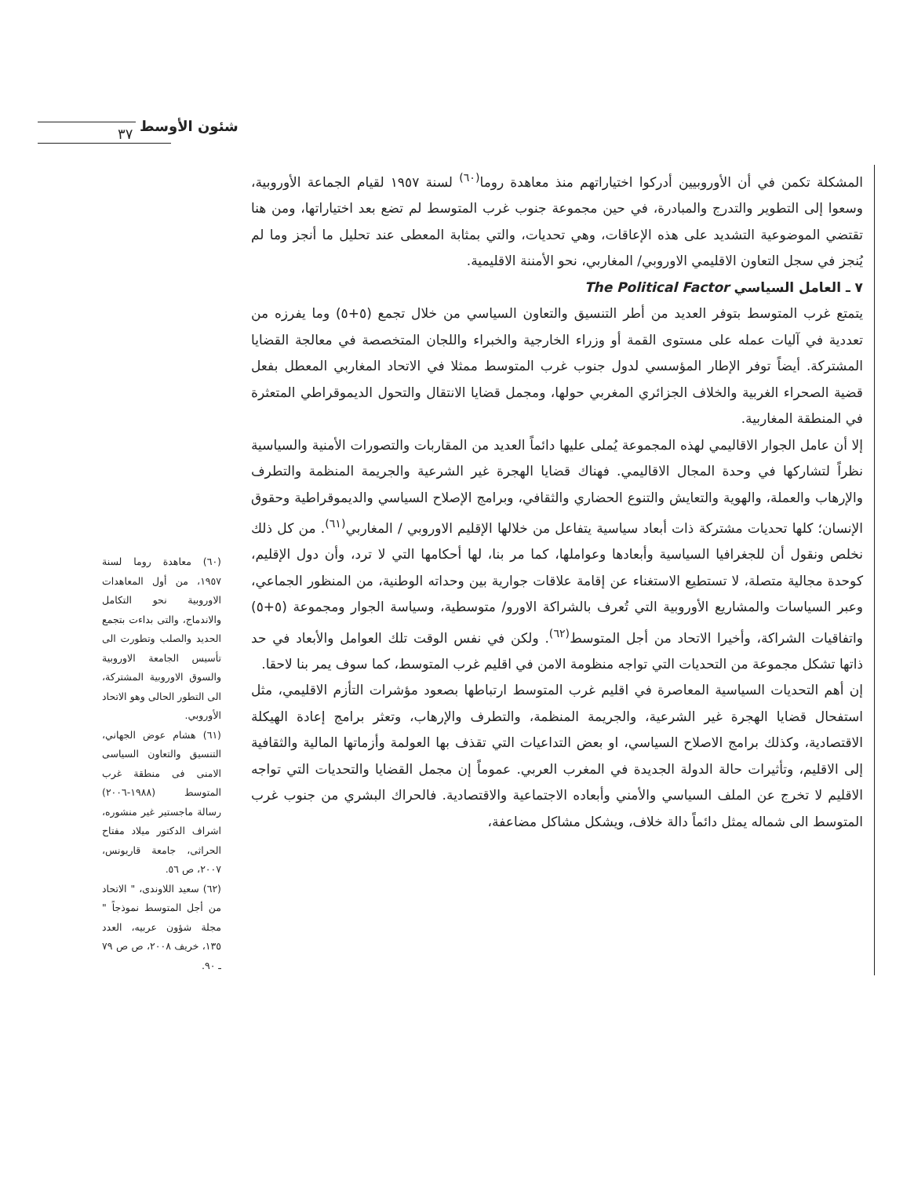٣٧ شئون الأوسط
المشكلة تكمن في أن الأوروبيين أدركوا اختياراتهم منذ معاهدة روما<sup>(٦٠)</sup> لسنة ١٩٥٧ لقيام الجماعة الأوروبية، وسعوا إلى التطوير والتدرج والمبادرة، في حين مجموعة جنوب غرب المتوسط لم تضع بعد اختياراتها، ومن هنا تقتضي الموضوعية التشديد على هذه الإعاقات، وهي تحديات، والتي بمثابة المعطى عند تحليل ما أنجز وما لم يُنجز في سجل التعاون الاقليمي الاوروبي/ المغاربي، نحو الأمننة الاقليمية.
٧ ـ العامل السياسي The Political Factor
يتمتع غرب المتوسط بتوفر العديد من أطر التنسيق والتعاون السياسي من خلال تجمع (٥+٥) وما يفرزه من تعددية في آليات عمله على مستوى القمة أو وزراء الخارجية والخبراء واللجان المتخصصة في معالجة القضايا المشتركة. أيضاً توفر الإطار المؤسسي لدول جنوب غرب المتوسط ممثلا في الاتحاد المغاربي المعطل بفعل قضية الصحراء الغربية والخلاف الجزائري المغربي حولها، ومجمل قضايا الانتقال والتحول الديموقراطي المتعثرة في المنطقة المغاربية.
إلا أن عامل الجوار الاقاليمي لهذه المجموعة يُملى عليها دائماً العديد من المقاربات والتصورات الأمنية والسياسية نظراً لتشاركها في وحدة المجال الاقاليمي. فهناك قضايا الهجرة غير الشرعية والجريمة المنظمة والتطرف والإرهاب والعملة، والهوية والتعايش والتنوع الحضاري والثقافي، وبرامج الإصلاح السياسي والديموقراطية وحقوق الإنسان؛ كلها تحديات مشتركة ذات أبعاد سياسية يتفاعل من خلالها الإقليم الاوروبي / المغاربي<sup>(٦١)</sup>. من كل ذلك نخلص ونقول أن للجغرافيا السياسية وأبعادها وعواملها، كما مر بنا، لها أحكامها التي لا ترد، وأن دول الإقليم، كوحدة مجالية متصلة، لا تستطيع الاستغناء عن إقامة علاقات جوارية بين وحداته الوطنية، من المنظور الجماعي، وعبر السياسات والمشاريع الأوروبية التي تُعرف بالشراكة الاورو/ متوسطية، وسياسة الجوار ومجموعة (٥+٥) واتفاقيات الشراكة، وأخيرا الاتحاد من أجل المتوسط<sup>(٦٢)</sup>. ولكن في نفس الوقت تلك العوامل والأبعاد في حد ذاتها تشكل مجموعة من التحديات التي تواجه منظومة الامن في اقليم غرب المتوسط، كما سوف يمر بنا لاحقا.
إن أهم التحديات السياسية المعاصرة في اقليم غرب المتوسط ارتباطها بصعود مؤشرات التأزم الاقليمي، مثل استفحال قضايا الهجرة غير الشرعية، والجريمة المنظمة، والتطرف والإرهاب، وتعثر برامج إعادة الهيكلة الاقتصادية، وكذلك برامج الاصلاح السياسي، او بعض التداعيات التي تقذف بها العولمة وأزماتها المالية والثقافية إلى الاقليم، وتأثيرات حالة الدولة الجديدة في المغرب العربي. عموماً إن مجمل القضايا والتحديات التي تواجه الاقليم لا تخرج عن الملف السياسي والأمني وأبعاده الاجتماعية والاقتصادية. فالحراك البشري من جنوب غرب المتوسط الى شماله يمثل دائماً دالة خلاف، ويشكل مشاكل مضاعفة،
(٦٠) معاهدة روما لسنة ١٩٥٧، من أول المعاهدات الاوروبية نحو التكامل والاندماج، والتى بداءت بتجمع الحديد والصلب وتطورت الى تأسيس الجامعة الاوروبية والسوق الاوروبية المشتركة، الى التطور الحالى وهو الاتحاد الأوروبي.
(٦١) هشام عوض الجهاني، التنسيق والتعاون السياسى الامنى فى منطقة غرب المتوسط (١٩٨٨-٢٠٠٦) رسالة ماجستير غير منشوره، اشراف الدكتور ميلاد مفتاح الحراثى، جامعة قاريونس، ٢٠٠٧، ص ٥٦.
(٦٢) سعيد اللاوندى، " الاتحاد من أجل المتوسط نموذجاً " مجلة شؤون عربيه، العدد ١٣٥، خريف ٢٠٠٨، ص ص ٧٩ ـ ٩٠.